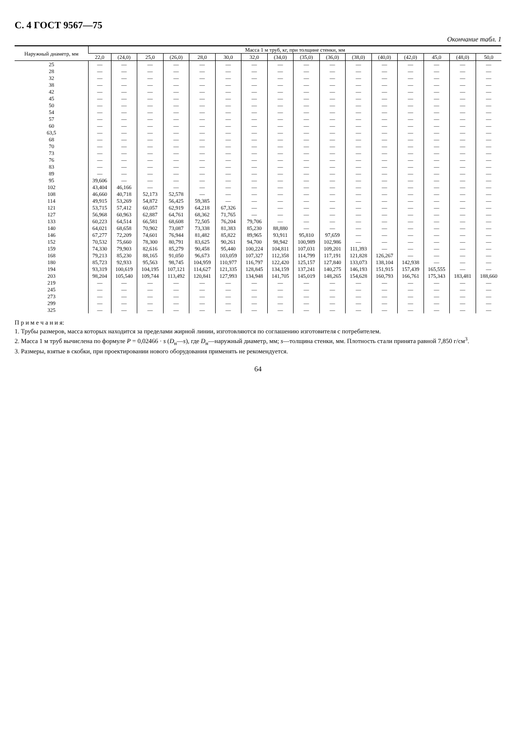С. 4 ГОСТ 9567—75
Окончание табл. 1
| Наружный диаметр, мм | Масса 1 м труб, кг, при толщине стенки, мм | | | | | | | | | | | | | | | |
| --- | --- | --- | --- | --- | --- | --- | --- | --- | --- | --- | --- | --- | --- | --- | --- | --- |
| | 22,0 | (24,0) | 25,0 | (26,0) | 28,0 | 30,0 | 32,0 | (34,0) | (35,0) | (36,0) | (38,0) | (40,0) | (42,0) | 45,0 | (48,0) | 50,0 |
| 25 | — | — | — | — | — | — | — | — | — | — | — | — | — | — | — | — |
| 28 | — | — | — | — | — | — | — | — | — | — | — | — | — | — | — | — |
| 32 | — | — | — | — | — | — | — | — | — | — | — | — | — | — | — | — |
| 38 | — | — | — | — | — | — | — | — | — | — | — | — | — | — | — | — |
| 42 | — | — | — | — | — | — | — | — | — | — | — | — | — | — | — | — |
| 45 | — | — | — | — | — | — | — | — | — | — | — | — | — | — | — | — |
| 50 | — | — | — | — | — | — | — | — | — | — | — | — | — | — | — | — |
| 54 | — | — | — | — | — | — | — | — | — | — | — | — | — | — | — | — |
| 57 | — | — | — | — | — | — | — | — | — | — | — | — | — | — | — | — |
| 60 | — | — | — | — | — | — | — | — | — | — | — | — | — | — | — | — |
| 63,5 | — | — | — | — | — | — | — | — | — | — | — | — | — | — | — | — |
| 68 | — | — | — | — | — | — | — | — | — | — | — | — | — | — | — | — |
| 70 | — | — | — | — | — | — | — | — | — | — | — | — | — | — | — | — |
| 73 | — | — | — | — | — | — | — | — | — | — | — | — | — | — | — | — |
| 76 | — | — | — | — | — | — | — | — | — | — | — | — | — | — | — | — |
| 83 | — | — | — | — | — | — | — | — | — | — | — | — | — | — | — | — |
| 89 | — | — | — | — | — | — | — | — | — | — | — | — | — | — | — | — |
| 95 | 39,606 | — | — | — | — | — | — | — | — | — | — | — | — | — | — | — |
| 102 | 43,404 | 46,166 | — | — | — | — | — | — | — | — | — | — | — | — | — | — |
| 108 | 46,660 | 40,718 | 52,173 | 52,578 | — | — | — | — | — | — | — | — | — | — | — | — |
| 114 | 49,915 | 53,269 | 54,872 | 56,425 | 59,385 | — | — | — | — | — | — | — | — | — | — | — |
| 121 | 53,715 | 57,412 | 60,057 | 62,919 | 64,218 | 67,326 | — | — | — | — | — | — | — | — | — | — |
| 127 | 56,968 | 60,963 | 62,887 | 64,761 | 68,362 | 71,765 | — | — | — | — | — | — | — | — | — | — |
| 133 | 60,223 | 64,514 | 66,581 | 68,608 | 72,505 | 76,204 | 79,706 | — | — | — | — | — | — | — | — | — |
| 140 | 64,021 | 68,658 | 70,902 | 73,087 | 73,338 | 81,383 | 85,230 | 88,880 | — | — | — | — | — | — | — | — |
| 146 | 67,277 | 72,209 | 74,601 | 76,944 | 81,482 | 85,822 | 89,965 | 93,911 | 95,810 | 97,659 | — | — | — | — | — | — |
| 152 | 70,532 | 75,660 | 78,300 | 80,791 | 83,625 | 90,261 | 94,700 | 98,942 | 100,989 | 102,986 | — | — | — | — | — | — |
| 159 | 74,330 | 79,903 | 82,616 | 85,279 | 90,458 | 95,440 | 100,224 | 104,811 | 107,031 | 109,201 | 111,393 | — | — | — | — | — |
| 168 | 79,213 | 85,230 | 88,165 | 91,050 | 96,673 | 103,059 | 107,327 | 112,358 | 114,799 | 117,191 | 121,828 | 126,267 | — | — | — | — |
| 180 | 85,723 | 92,933 | 95,563 | 98,745 | 104,959 | 110,977 | 116,797 | 122,420 | 125,157 | 127,840 | 133,073 | 138,104 | 142,938 | — | — | — |
| 194 | 93,319 | 100,619 | 104,195 | 107,121 | 114,627 | 121,335 | 128,845 | 134,159 | 137,241 | 140,275 | 146,193 | 151,915 | 157,439 | 165,555 | — | — |
| 203 | 98,204 | 105,540 | 109,744 | 113,492 | 120,841 | 127,993 | 134,948 | 141,705 | 145,019 | 148,265 | 154,628 | 160,793 | 166,761 | 175,343 | 183,481 | 188,660 |
| 219 | — | — | — | — | — | — | — | — | — | — | — | — | — | — | — | — |
| 245 | — | — | — | — | — | — | — | — | — | — | — | — | — | — | — | — |
| 273 | — | — | — | — | — | — | — | — | — | — | — | — | — | — | — | — |
| 299 | — | — | — | — | — | — | — | — | — | — | — | — | — | — | — | — |
| 325 | — | — | — | — | — | — | — | — | — | — | — | — | — | — | — | — |
П р и м е ч а н и я:
1. Трубы размеров, масса которых находится за пределами жирной линии, изготовляются по соглашению изготовителя с потребителем.
2. Масса 1 м труб вычислена по формуле P = 0,02466 · s (D<sub>н</sub>—s), где D<sub>н</sub>—наружный диаметр, мм; s—толщина стенки, мм. Плотность стали принята равной 7,850 г/см<sup>3</sup>.
3. Размеры, взятые в скобки, при проектировании нового оборудования применять не рекомендуется.
64